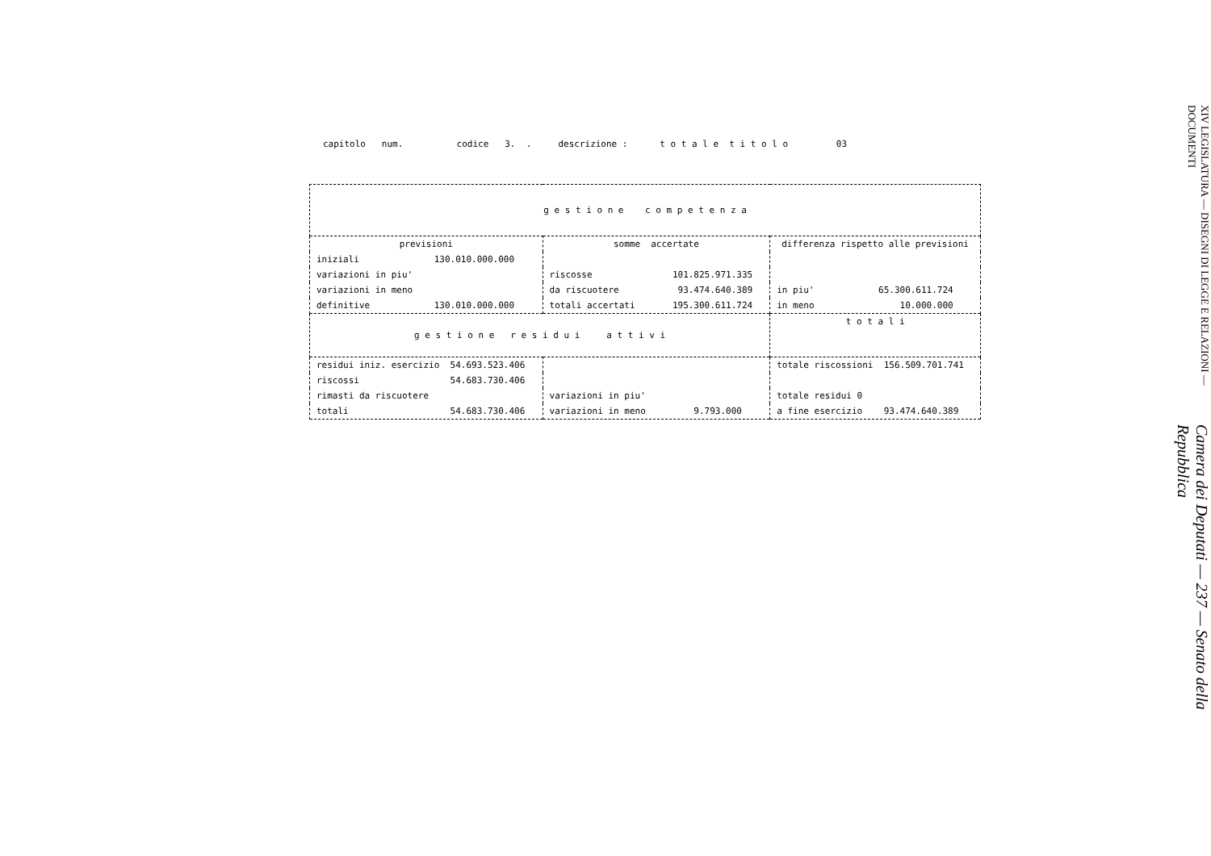capitolo num. codice 3. . descrizione : t o t a l e t i t o l o 03
| g e s t i o n e c o m p e t e n z a | | |
| --- | --- | --- |
| previsioni | somme accertate | differenza rispetto alle previsioni |
| iniziali 130.010.000.000 | | |
| variazioni in piu' | riscosse 101.825.971.335 | |
| variazioni in meno | da riscuotere 93.474.640.389 | in piu' 65.300.611.724 |
| definitive 130.010.000.000 | totali accertati 195.300.611.724 | in meno 10.000.000 |
| g e s t i o n e r e s i d u i a t t i v i | | t o t a l i |
| residui iniz. esercizio 54.693.523.406 | | totale riscossioni 156.509.701.741 |
| riscossi 54.683.730.406 | | |
| rimasti da riscuotere | variazioni in piu' | totale residui 0 |
| totali 54.683.730.406 | variazioni in meno 9.793.000 | a fine esercizio 93.474.640.389 |
Camera dei Deputati — 237 — Senato della Repubblica
XIV LEGISLATURA — DISEGNI DI LEGGE E RELAZIONI — DOCUMENTI